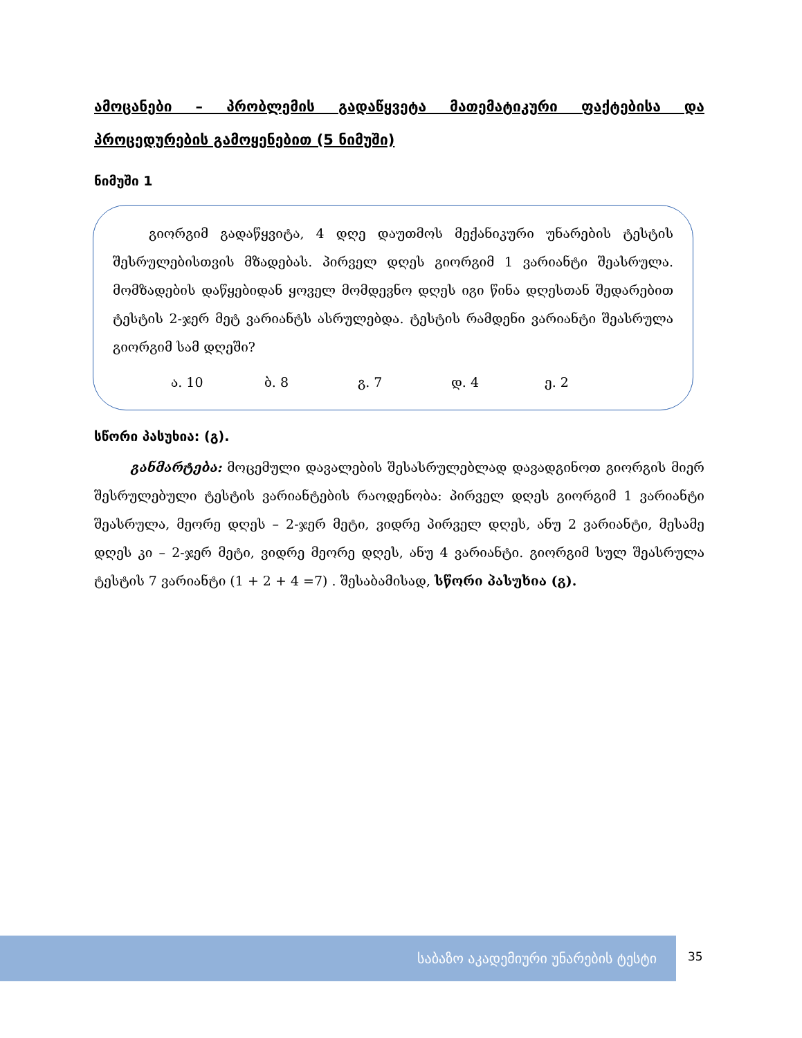ამოცანები – პრობლემის გადაწყვეტა მათემატიკური ფაქტებისა და პროცედურების გამოყენებით (5 ნიმუში)
ნიმუში 1
გიორგიმ გადაწყვიტა, 4 დღე დაუთმოს მექანიკური უნარების ტესტის შესრულებისთვის მზადებას. პირველ დღეს გიორგიმ 1 ვარიანტი შეასრულა. მომზადების დაწყებიდან ყოველ მომდევნო დღეს იგი წინა დღესთან შედარებით ტესტის 2-ჯერ მეტ ვარიანტს ასრულებდა. ტესტის რამდენი ვარიანტი შეასრულა გიორგიმ სამ დღეში?
ა. 10 ბ. 8 გ. 7 დ. 4 ე. 2
სწორი პასუხია: (გ).
განმარტება: მოცემული დავალების შესასრულებლად დავადგინოთ გიორგის მიერ შესრულებული ტესტის ვარიანტების რაოდენობა: პირველ დღეს გიორგიმ 1 ვარიანტი შეასრულა, მეორე დღეს – 2-ჯერ მეტი, ვიდრე პირველ დღეს, ანუ 2 ვარიანტი, მესამე დღეს კი – 2-ჯერ მეტი, ვიდრე მეორე დღეს, ანუ 4 ვარიანტი. გიორგიმ სულ შეასრულა ტესტის 7 ვარიანტი (1 + 2 + 4 =7) . შესაბამისად, სწორი პასუხია (გ).
საბაზო აკადემიური უნარების ტესტი
35